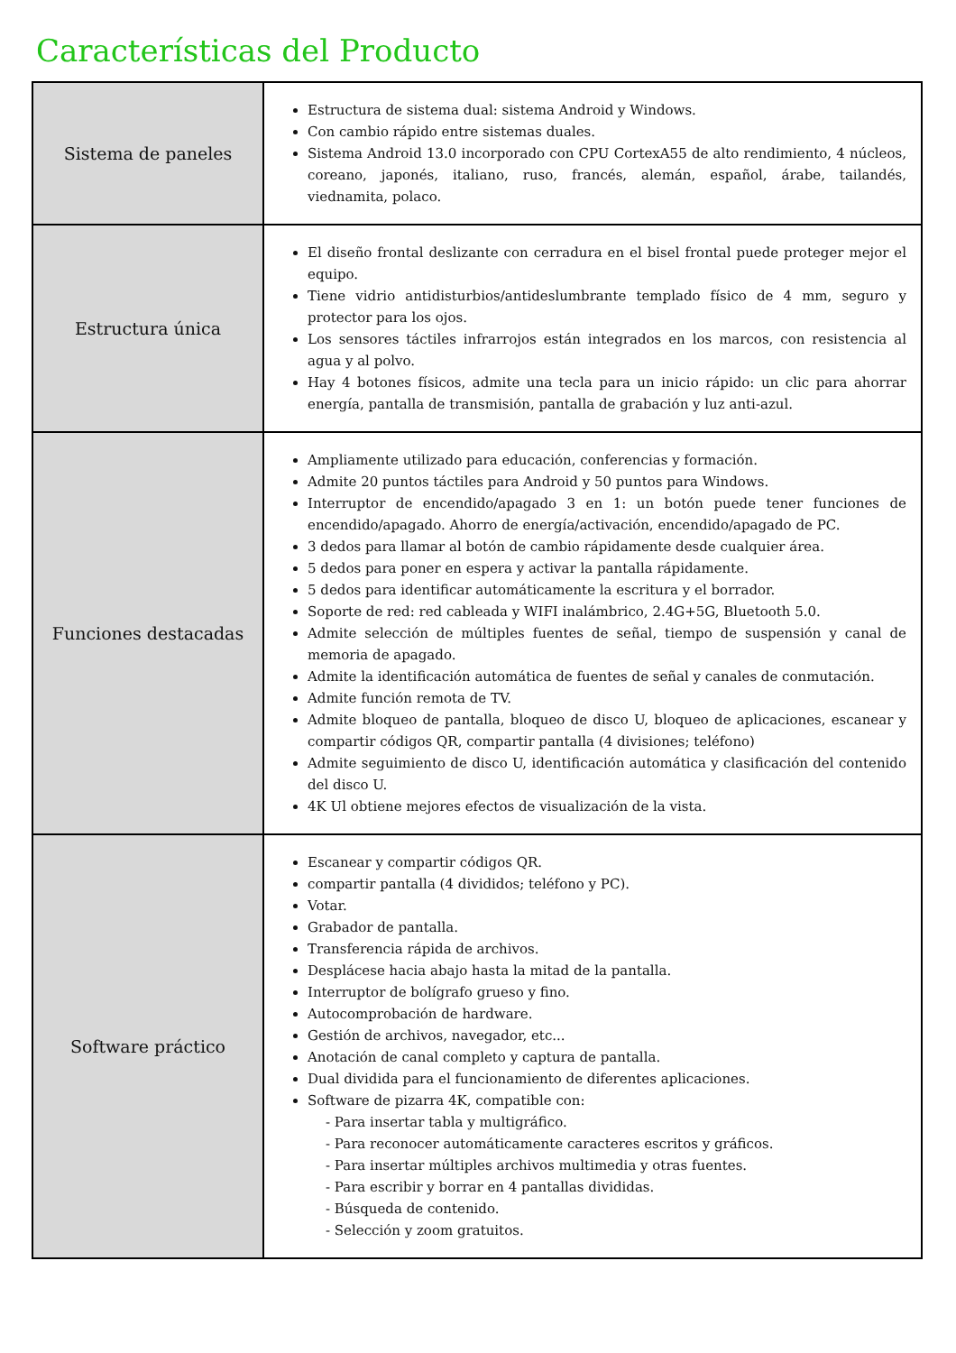Características del Producto
| Sistema de paneles | Estructura de sistema dual: sistema Android y Windows. Con cambio rápido entre sistemas duales. Sistema Android 13.0 incorporado con CPU CortexA55 de alto rendimiento, 4 núcleos, coreano, japonés, italiano, ruso, francés, alemán, español, árabe, tailandés, viednamita, polaco. |
| Estructura única | El diseño frontal deslizante con cerradura en el bisel frontal puede proteger mejor el equipo. Tiene vidrio antidisturbios/antideslumbrante templado físico de 4 mm, seguro y protector para los ojos. Los sensores táctiles infrarrojos están integrados en los marcos, con resistencia al agua y al polvo. Hay 4 botones físicos, admite una tecla para un inicio rápido: un clic para ahorrar energía, pantalla de transmisión, pantalla de grabación y luz anti-azul. |
| Funciones destacadas | Ampliamente utilizado para educación, conferencias y formación. Admite 20 puntos táctiles para Android y 50 puntos para Windows. Interruptor de encendido/apagado 3 en 1: un botón puede tener funciones de encendido/apagado. Ahorro de energía/activación, encendido/apagado de PC. 3 dedos para llamar al botón de cambio rápidamente desde cualquier área. 5 dedos para poner en espera y activar la pantalla rápidamente. 5 dedos para identificar automáticamente la escritura y el borrador. Soporte de red: red cableada y WIFI inalámbrico, 2.4G+5G, Bluetooth 5.0. Admite selección de múltiples fuentes de señal, tiempo de suspensión y canal de memoria de apagado. Admite la identificación automática de fuentes de señal y canales de conmutación. Admite función remota de TV. Admite bloqueo de pantalla, bloqueo de disco U, bloqueo de aplicaciones, escanear y compartir códigos QR, compartir pantalla (4 divisiones; teléfono) Admite seguimiento de disco U, identificación automática y clasificación del contenido del disco U. 4K Ul obtiene mejores efectos de visualización de la vista. |
| Software práctico | Escanear y compartir códigos QR. compartir pantalla (4 divididos; teléfono y PC). Votar. Grabador de pantalla. Transferencia rápida de archivos. Desplácese hacia abajo hasta la mitad de la pantalla. Interruptor de bolígrafo grueso y fino. Autocomprobación de hardware. Gestión de archivos, navegador, etc... Anotación de canal completo y captura de pantalla. Dual dividida para el funcionamiento de diferentes aplicaciones. Software de pizarra 4K, compatible con: - Para insertar tabla y multigráfico. - Para reconocer automáticamente caracteres escritos y gráficos. - Para insertar múltiples archivos multimedia y otras fuentes. - Para escribir y borrar en 4 pantallas divididas. - Búsqueda de contenido. - Selección y zoom gratuitos. |